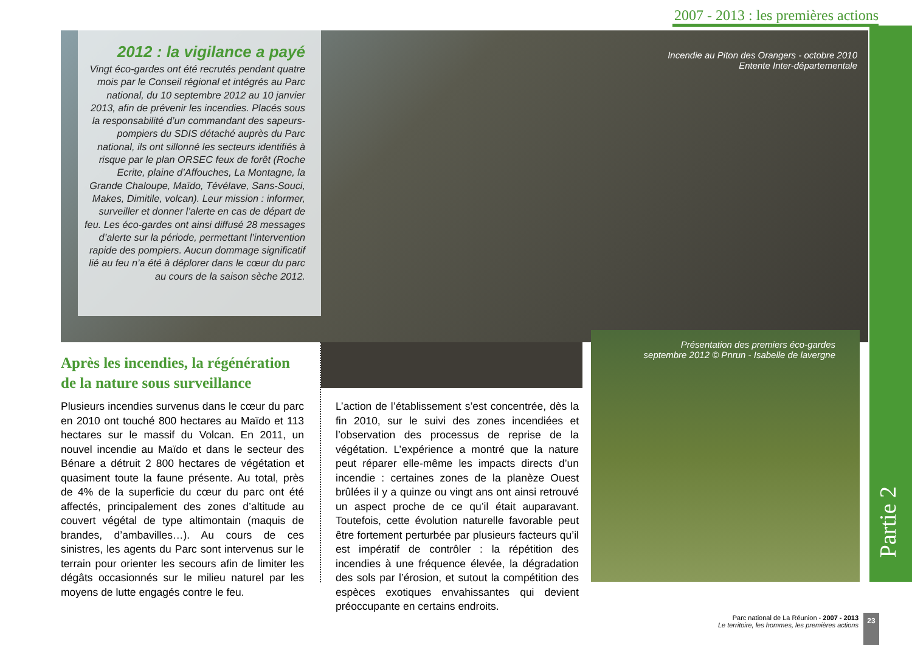2007 - 2013 : les premières actions
2012 : la vigilance a payé
Vingt éco-gardes ont été recrutés pendant quatre mois par le Conseil régional et intégrés au Parc national, du 10 septembre 2012 au 10 janvier 2013, afin de prévenir les incendies. Placés sous la responsabilité d’un commandant des sapeurs-pompiers du SDIS détaché auprès du Parc national, ils ont sillonné les secteurs identifiés à risque par le plan ORSEC feux de forêt (Roche Ecrite, plaine d’Affouches, La Montagne, la Grande Chaloupe, Maïdo, Tévélave, Sans-Souci, Makes, Dimitile, volcan). Leur mission : informer, surveiller et donner l’alerte en cas de départ de feu. Les éco-gardes ont ainsi diffusé 28 messages d’alerte sur la période, permettant l’intervention rapide des pompiers. Aucun dommage significatif lié au feu n’a été à déplorer dans le cœur du parc au cours de la saison sèche 2012.
Incendie au Piton des Orangers - octobre 2010
Entente Inter-départementale
Présentation des premiers éco-gardes
septembre 2012 © Pnrun - Isabelle de lavergne
Après les incendies, la régénération de la nature sous surveillance
Plusieurs incendies survenus dans le cœur du parc en 2010 ont touché 800 hectares au Maïdo et 113 hectares sur le massif du Volcan. En 2011, un nouvel incendie au Maïdo et dans le secteur des Bénare a détruit 2 800 hectares de végétation et quasiment toute la faune présente. Au total, près de 4% de la superficie du cœur du parc ont été affectés, principalement des zones d’altitude au couvert végétal de type altimontain (maquis de brandes, d’ambavilles…). Au cours de ces sinistres, les agents du Parc sont intervenus sur le terrain pour orienter les secours afin de limiter les dégâts occasionnés sur le milieu naturel par les moyens de lutte engagés contre le feu.
L’action de l’établissement s’est concentrée, dès la fin 2010, sur le suivi des zones incendiées et l’observation des processus de reprise de la végétation. L’expérience a montré que la nature peut réparer elle-même les impacts directs d’un incendie : certaines zones de la planèze Ouest brûlées il y a quinze ou vingt ans ont ainsi retrouvé un aspect proche de ce qu’il était auparavant. Toutefois, cette évolution naturelle favorable peut être fortement perturbée par plusieurs facteurs qu’il est impératif de contrôler : la répétition des incendies à une fréquence élevée, la dégradation des sols par l’érosion, et sutout la compétition des espèces exotiques envahissantes qui devient préoccupante en certains endroits.
Partie 2
Parc national de La Réunion - 2007 - 2013
Le territoire, les hommes, les premières actions
23